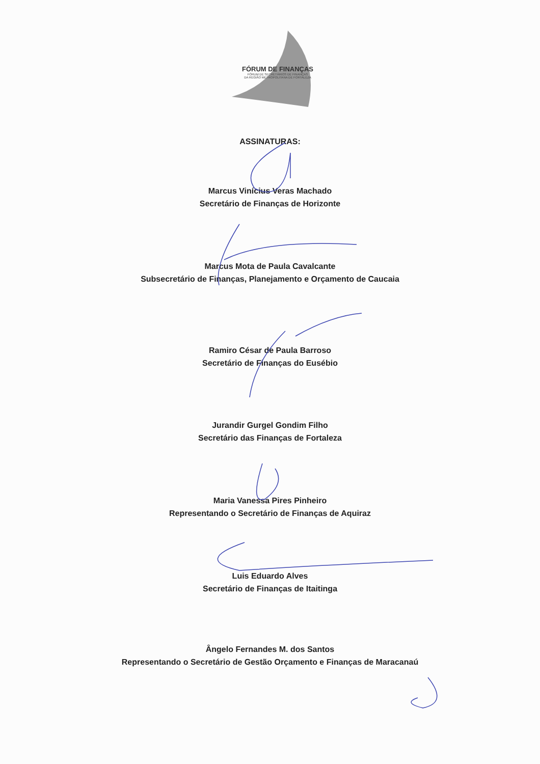FÓRUM DE FINANÇAS
FÓRUM DE SECRETÁRIOS DE FINANÇAS
DA REGIÃO METROPOLITANA DE FORTALEZA
ASSINATURAS:
Marcus Vinícius Veras Machado
Secretário de Finanças de Horizonte
Marcus Mota de Paula Cavalcante
Subsecretário de Finanças, Planejamento e Orçamento de Caucaia
Ramiro César de Paula Barroso
Secretário de Finanças do Eusébio
Jurandir Gurgel Gondim Filho
Secretário das Finanças de Fortaleza
Maria Vanessa Pires Pinheiro
Representando o Secretário de Finanças de Aquiraz
Luis Eduardo Alves
Secretário de Finanças de Itaitinga
Ângelo Fernandes M. dos Santos
Representando o Secretário de Gestão Orçamento e Finanças de Maracanaú